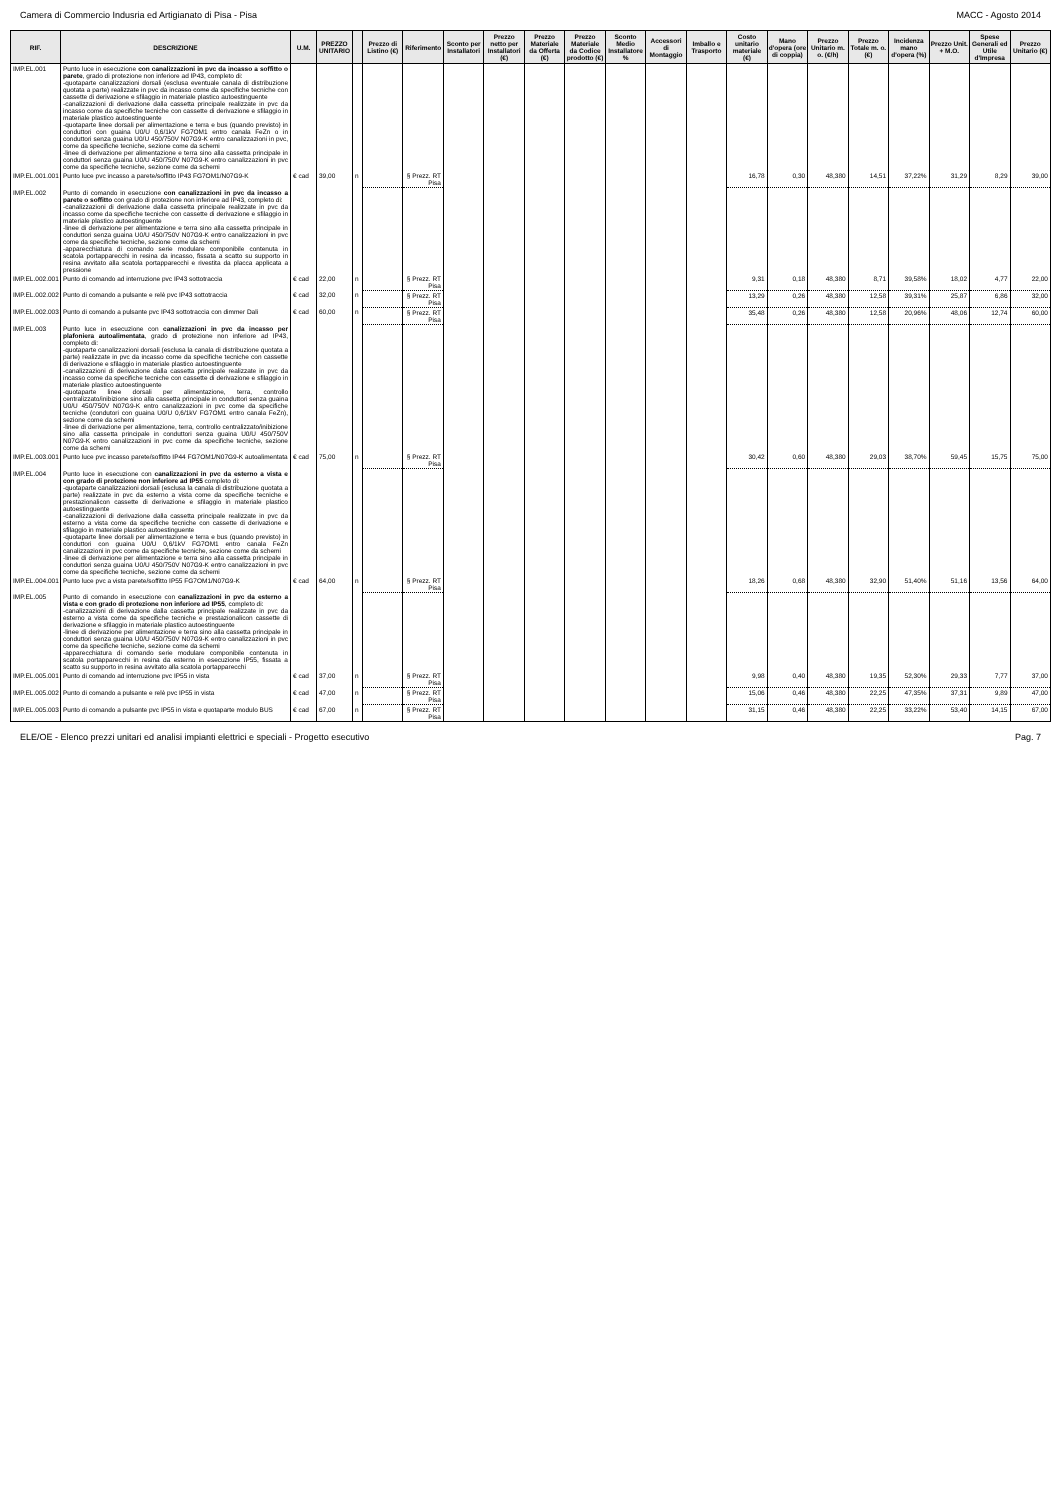Camera di Commercio Indusria ed Artigianato di Pisa - Pisa MACC - Agosto 2014
| RIF. | DESCRIZIONE | U.M. | PREZZO UNITARIO | | Prezzo di Listino (€) | Riferimento | Sconto per Installatori | Prezzo netto per Installatori (€) | Prezzo Materiale da Offerta (€) | Prezzo Materiale da Codice prodotto (€) | Sconto Medio Installatore % | Accessori di Montaggio | Imballo e Trasporto | Costo unitario materiale (€) | Mano d'opera (ore di coppia) | Prezzo Unitario m. o. (€/h) | Prezzo Totale m. o. (€) | Incidenza mano d'opera (%) | Prezzo Unit. + M.O. | Spese Generali ed Utile d'Impresa | Prezzo Unitario (€) |
| --- | --- | --- | --- | --- | --- | --- | --- | --- | --- | --- | --- | --- | --- | --- | --- | --- | --- | --- | --- | --- | --- |
| IMP.EL.001 | Punto luce in esecuzione con canalizzazioni in pvc da incasso a soffitto o parete , grado di protezione non inferiore ad IP43, completo di: -quotaparte canalizzazioni dorsali (esclusa eventuale canala di distribuzione quotata a parte) realizzate in pvc da incasso come da specifiche tecniche con cassette di derivazione e sfilaggio in materiale plastico autoestinguente -canalizzazioni di derivazione dalla cassetta principale realizzate in pvc da incasso come da specifiche tecniche con cassette di derivazione e sfilaggio in materiale plastico autoestinguente -quotaparte linee dorsali per alimentazione e terra e bus (quando previsto) in conduttori con guaina U0/U 0,6/1kV FG7OM1 entro canala FeZn o in conduttori senza guaina U0/U 450/750V N07G9-K entro canalizzazioni in pvc, come da specifiche tecniche, sezione come da schemi -linee di derivazione per alimentazione e terra sino alla cassetta principale in conduttori senza guaina U0/U 450/750V N07G9-K entro canalizzazioni in pvc come da specifiche tecniche, sezione come da schemi | | | | | | | | | | | | | | | | | | | | |
| IMP.EL.001.001 | Punto luce pvc incasso a parete/soffitto IP43 FG7OM1/N07G9-K | € cad | 39,00 | n | | § Prezz. RT Pisa | | | | | | | | 16,78 | 0,30 | 48,380 | 14,51 | 37,22% | 31,29 | 8,29 | 39,00 |
| IMP.EL.002 | Punto di comando in esecuzione con canalizzazioni in pvc da incasso a parete o soffitto con grado di protezione non inferiore ad IP43, completo di: -canalizzazioni di derivazione dalla cassetta principale realizzate in pvc da incasso come da specifiche tecniche con cassette di derivazione e sfilaggio in materiale plastico autoestinguente -linee di derivazione per alimentazione e terra sino alla cassetta principale in conduttori senza guaina U0/U 450/750V N07G9-K entro canalizzazioni in pvc come da specifiche tecniche, sezione come da schemi -apparecchiatura di comando serie modulare componibile contenuta in scatola portapparecchi in resina da incasso, fissata a scatto su supporto in resina avvitato alla scatola portapparecchi e rivestita da placca applicata a pressione | | | | | | | | | | | | | | | | | | | | |
| IMP.EL.002.001 | Punto di comando ad interruzione pvc IP43 sottotraccia | € cad | 22,00 | n | | § Prezz. RT Pisa | | | | | | | | 9,31 | 0,18 | 48,380 | 8,71 | 39,58% | 18,02 | 4,77 | 22,00 |
| IMP.EL.002.002 | Punto di comando a pulsante e relè pvc IP43 sottotraccia | € cad | 32,00 | n | | § Prezz. RT Pisa | | | | | | | | 13,29 | 0,26 | 48,380 | 12,58 | 39,31% | 25,87 | 6,86 | 32,00 |
| IMP.EL.002.003 | Punto di comando a pulsante pvc IP43 sottotraccia con dimmer Dali | € cad | 60,00 | n | | § Prezz. RT Pisa | | | | | | | | 35,48 | 0,26 | 48,380 | 12,58 | 20,96% | 48,06 | 12,74 | 60,00 |
| IMP.EL.003 | Punto luce in esecuzione con canalizzazioni in pvc da incasso per plafoniera autoalimentata , grado di protezione non inferiore ad IP43, completo di: -quotaparte canalizzazioni dorsali (esclusa la canala di distribuzione quotata a parte) realizzate in pvc da incasso come da specifiche tecniche con cassette di derivazione e sfilaggio in materiale plastico autoestinguente -canalizzazioni di derivazione dalla cassetta principale realizzate in pvc da incasso come da specifiche tecniche con cassette di derivazione e sfilaggio in materiale plastico autoestinguente -quotaparte linee dorsali per alimentazione, terra, controllo centralizzato/inibizione sino alla cassetta principale in conduttori senza guaina U0/U 450/750V N07G9-K entro canalizzazioni in pvc come da specifiche tecniche (condutori con guaina U0/U 0,6/1kV FG7OM1 entro canala FeZn), sezione come da schemi -linee di derivazione per alimentazione, terra, controllo centralizzato/inibizione sino alla cassetta principale in conduttori senza guaina U0/U 450/750V N07G9-K entro canalizzazioni in pvc come da specifiche tecniche, sezione come da schemi | | | | | | | | | | | | | | | | | | | | |
| IMP.EL.003.001 | Punto luce pvc incasso parete/soffitto IP44 FG7OM1/N07G9-K autoalimentata | € cad | 75,00 | n | | § Prezz. RT Pisa | | | | | | | | 30,42 | 0,60 | 48,380 | 29,03 | 38,70% | 59,45 | 15,75 | 75,00 |
| IMP.EL.004 | Punto luce in esecuzione con canalizzazioni in pvc da esterno a vista e con grado di protezione non inferiore ad IP55 completo di: -quotaparte canalizzazioni dorsali (esclusa la canala di distribuzione quotata a parte) realizzate in pvc da esterno a vista come da specifiche tecniche e prestazionalicon cassette di derivazione e sfilaggio in materiale plastico autoestinguente -canalizzazioni di derivazione dalla cassetta principale realizzate in pvc da esterno a vista come da specifiche tecniche con cassette di derivazione e sfilaggio in materiale plastico autoestinguente -quotaparte linee dorsali per alimentazione e terra e bus (quando previsto) in conduttori con guaina U0/U 0,6/1kV FG7OM1 entro canala FeZn canalizzazioni in pvc come da specifiche tecniche, sezione come da schemi -linee di derivazione per alimentazione e terra sino alla cassetta principale in conduttori senza guaina U0/U 450/750V N07G9-K entro canalizzazioni in pvc come da specifiche tecniche, sezione come da schemi | | | | | | | | | | | | | | | | | | | | |
| IMP.EL.004.001 | Punto luce pvc a vista parete/soffitto IP55 FG7OM1/N07G9-K | € cad | 64,00 | n | | § Prezz. RT Pisa | | | | | | | | 18,26 | 0,68 | 48,380 | 32,90 | 51,40% | 51,16 | 13,56 | 64,00 |
| IMP.EL.005 | Punto di comando in esecuzione con canalizzazioni in pvc da esterno a vista e con grado di protezione non inferiore ad IP55 , completo di: -canalizzazioni di derivazione dalla cassetta principale realizzate in pvc da esterno a vista come da specifiche tecniche e prestazionalicon cassette di derivazione e sfilaggio in materiale plastico autoestinguente -linee di derivazione per alimentazione e terra sino alla cassetta principale in conduttori senza guaina U0/U 450/750V N07G9-K entro canalizzazioni in pvc come da specifiche tecniche, sezione come da schemi -apparecchiatura di comando serie modulare componibile contenuta in scatola portapparecchi in resina da esterno in esecuzione IP55, fissata a scatto su supporto in resina avvitato alla scatola portapparecchi | | | | | | | | | | | | | | | | | | | | |
| IMP.EL.005.001 | Punto di comando ad interruzione pvc IP55 in vista | € cad | 37,00 | n | | § Prezz. RT Pisa | | | | | | | | 9,98 | 0,40 | 48,380 | 19,35 | 52,30% | 29,33 | 7,77 | 37,00 |
| IMP.EL.005.002 | Punto di comando a pulsante e relè pvc IP55 in vista | € cad | 47,00 | n | | § Prezz. RT Pisa | | | | | | | | 15,06 | 0,46 | 48,380 | 22,25 | 47,35% | 37,31 | 9,89 | 47,00 |
| IMP.EL.005.003 | Punto di comando a pulsante pvc IP55 in vista e quotaparte modulo BUS | € cad | 67,00 | n | | § Prezz. RT Pisa | | | | | | | | 31,15 | 0,46 | 48,380 | 22,25 | 33,22% | 53,40 | 14,15 | 67,00 |
ELE/OE - Elenco prezzi unitari ed analisi impianti elettrici e speciali - Progetto esecutivo Pag. 7